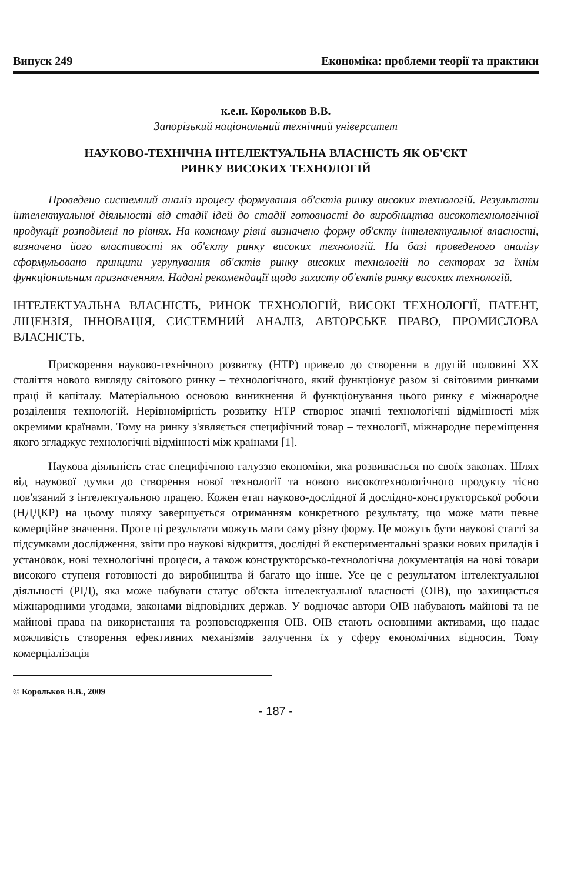Випуск 249 Економіка: проблеми теорії та практики
к.е.н. Корольков В.В.
Запорізький національний технічний університет
НАУКОВО-ТЕХНІЧНА ІНТЕЛЕКТУАЛЬНА ВЛАСНІСТЬ ЯК ОБ'ЄКТ
РИНКУ ВИСОКИХ ТЕХНОЛОГІЙ
Проведено системний аналіз процесу формування об'єктів ринку високих технологій. Результати інтелектуальної діяльності від стадії ідей до стадії готовності до виробництва високотехнологічної продукції розподілені по рівнях. На кожному рівні визначено форму об'єкту інтелектуальної власності, визначено його властивості як об'єкту ринку високих технологій. На базі проведеного аналізу сформульовано принципи угрупування об'єктів ринку високих технологій по секторах за їхнім функціональним призначенням. Надані рекомендації щодо захисту об'єктів ринку високих технологій.
ІНТЕЛЕКТУАЛЬНА ВЛАСНІСТЬ, РИНОК ТЕХНОЛОГІЙ, ВИСОКІ ТЕХНОЛОГІЇ, ПАТЕНТ, ЛІЦЕНЗІЯ, ІННОВАЦІЯ, СИСТЕМНИЙ АНАЛІЗ, АВТОРСЬКЕ ПРАВО, ПРОМИСЛОВА ВЛАСНІСТЬ.
Прискорення науково-технічного розвитку (НТР) привело до створення в другій половині XX століття нового вигляду світового ринку – технологічного, який функціонує разом зі світовими ринками праці й капіталу. Матеріальною основою виникнення й функціонування цього ринку є міжнародне розділення технологій. Нерівномірність розвитку НТР створює значні технологічні відмінності між окремими країнами. Тому на ринку з'являється специфічний товар – технології, міжнародне переміщення якого згладжує технологічні відмінності між країнами [1].
Наукова діяльність стає специфічною галуззю економіки, яка розвивається по своїх законах. Шлях від наукової думки до створення нової технології та нового високотехнологічного продукту тісно пов'язаний з інтелектуальною працею. Кожен етап науково-дослідної й дослідно-конструкторської роботи (НДДКР) на цьому шляху завершується отриманням конкретного результату, що може мати певне комерційне значення. Проте ці результати можуть мати саму різну форму. Це можуть бути наукові статті за підсумками дослідження, звіти про наукові відкриття, дослідні й експериментальні зразки нових приладів і установок, нові технологічні процеси, а також конструкторсько-технологічна документація на нові товари високого ступеня готовності до виробництва й багато що інше. Усе це є результатом інтелектуальної діяльності (РІД), яка може набувати статус об'єкта інтелектуальної власності (ОІВ), що захищається міжнародними угодами, законами відповідних держав. У водночас автори ОІВ набувають майнові та не майнові права на використання та розповсюдження ОІВ. ОІВ стають основними активами, що надає можливість створення ефективних механізмів залучення їх у сферу економічних відносин. Тому комерціалізація
© Корольков В.В., 2009
- 187 -